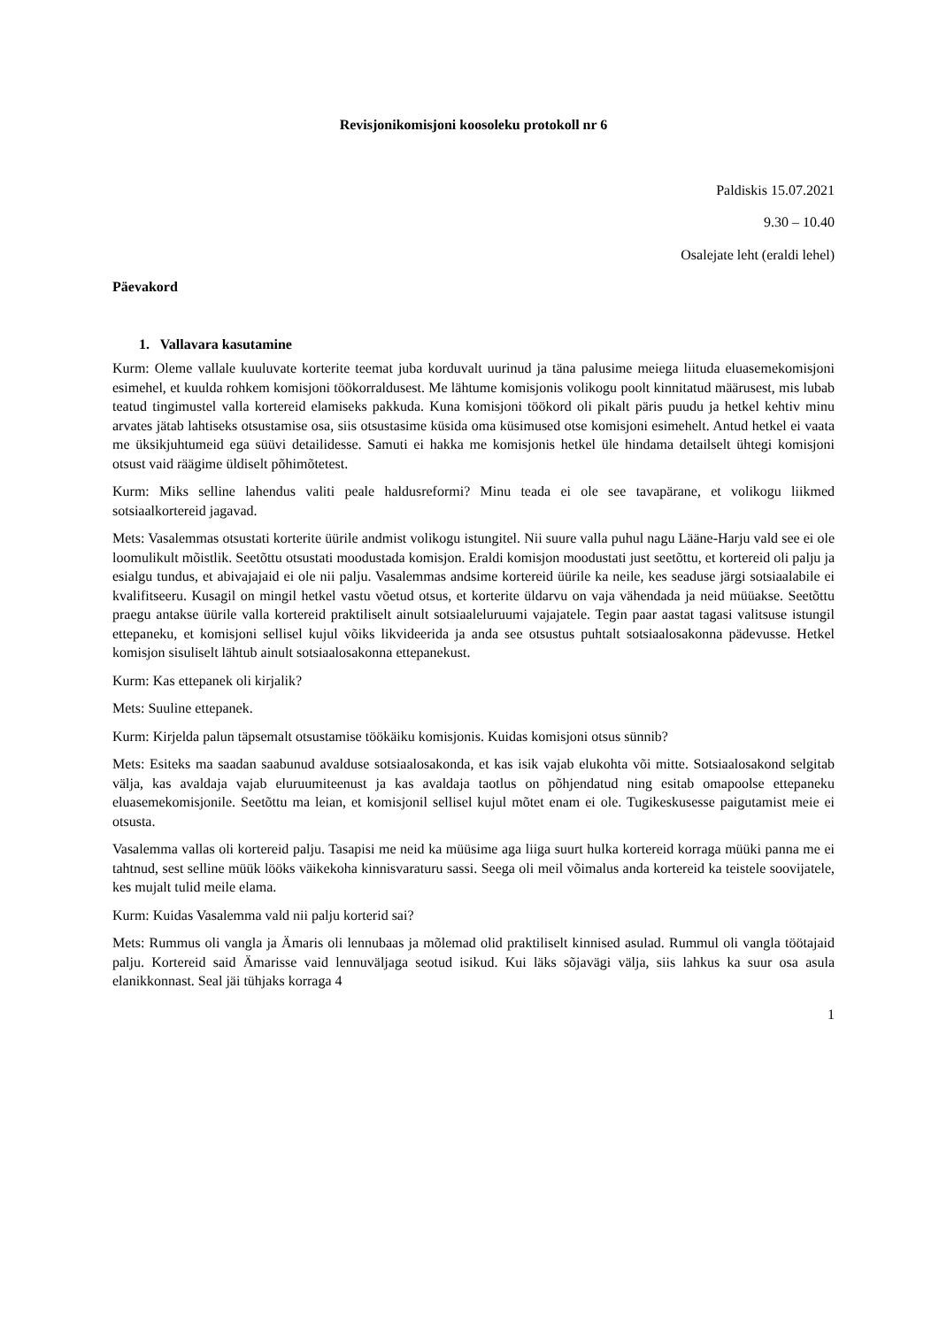Revisjonikomisjoni koosoleku protokoll nr 6
Paldiskis 15.07.2021
9.30 – 10.40
Osalejate leht (eraldi lehel)
Päevakord
1. Vallavara kasutamine
Kurm: Oleme vallale kuuluvate korterite teemat juba korduvalt uurinud ja täna palusime meiega liituda eluasemekomisjoni esimehel, et kuulda rohkem komisjoni töökorraldusest. Me lähtume komisjonis volikogu poolt kinnitatud määrusest, mis lubab teatud tingimustel valla kortereid elamiseks pakkuda. Kuna komisjoni töökord oli pikalt päris puudu ja hetkel kehtiv minu arvates jätab lahtiseks otsustamise osa, siis otsustasime küsida oma küsimused otse komisjoni esimehelt. Antud hetkel ei vaata me üksikjuhtumeid ega süüvi detailidesse. Samuti ei hakka me komisjonis hetkel üle hindama detailselt ühtegi komisjoni otsust vaid räägime üldiselt põhimõtetest.
Kurm: Miks selline lahendus valiti peale haldusreformi? Minu teada ei ole see tavapärane, et volikogu liikmed sotsiaalkortereid jagavad.
Mets: Vasalemmas otsustati korterite üürile andmist volikogu istungitel. Nii suure valla puhul nagu Lääne-Harju vald see ei ole loomulikult mõistlik. Seetõttu otsustati moodustada komisjon. Eraldi komisjon moodustati just seetõttu, et kortereid oli palju ja esialgu tundus, et abivajajaid ei ole nii palju. Vasalemmas andsime kortereid üürile ka neile, kes seaduse järgi sotsiaalabile ei kvalifitseeru. Kusagil on mingil hetkel vastu võetud otsus, et korterite üldarvu on vaja vähendada ja neid müüakse. Seetõttu praegu antakse üürile valla kortereid praktiliselt ainult sotsiaaleluruumi vajajatele. Tegin paar aastat tagasi valitsuse istungil ettepaneku, et komisjoni sellisel kujul võiks likvideerida ja anda see otsustus puhtalt sotsiaalosakonna pädevusse. Hetkel komisjon sisuliselt lähtub ainult sotsiaalosakonna ettepanekust.
Kurm: Kas ettepanek oli kirjalik?
Mets: Suuline ettepanek.
Kurm: Kirjelda palun täpsemalt otsustamise töökäiku komisjonis. Kuidas komisjoni otsus sünnib?
Mets: Esiteks ma saadan saabunud avalduse sotsiaalosakonda, et kas isik vajab elukohta või mitte. Sotsiaalosakond selgitab välja, kas avaldaja vajab eluruumiteenust ja kas avaldaja taotlus on põhjendatud ning esitab omapoolse ettepaneku eluasemekomisjonile. Seetõttu ma leian, et komisjonil sellisel kujul mõtet enam ei ole. Tugikeskusesse paigutamist meie ei otsusta.
Vasalemma vallas oli kortereid palju. Tasapisi me neid ka müüsime aga liiga suurt hulka kortereid korraga müüki panna me ei tahtnud, sest selline müük lööks väikekoha kinnisvaraturu sassi. Seega oli meil võimalus anda kortereid ka teistele soovijatele, kes mujalt tulid meile elama.
Kurm: Kuidas Vasalemma vald nii palju korterid sai?
Mets: Rummus oli vangla ja Ämaris oli lennubaas ja mõlemad olid praktiliselt kinnised asulad. Rummul oli vangla töötajaid palju. Kortereid said Ämarisse vaid lennuväljaga seotud isikud. Kui läks sõjavägi välja, siis lahkus ka suur osa asula elanikkonnast. Seal jäi tühjaks korraga 4
1